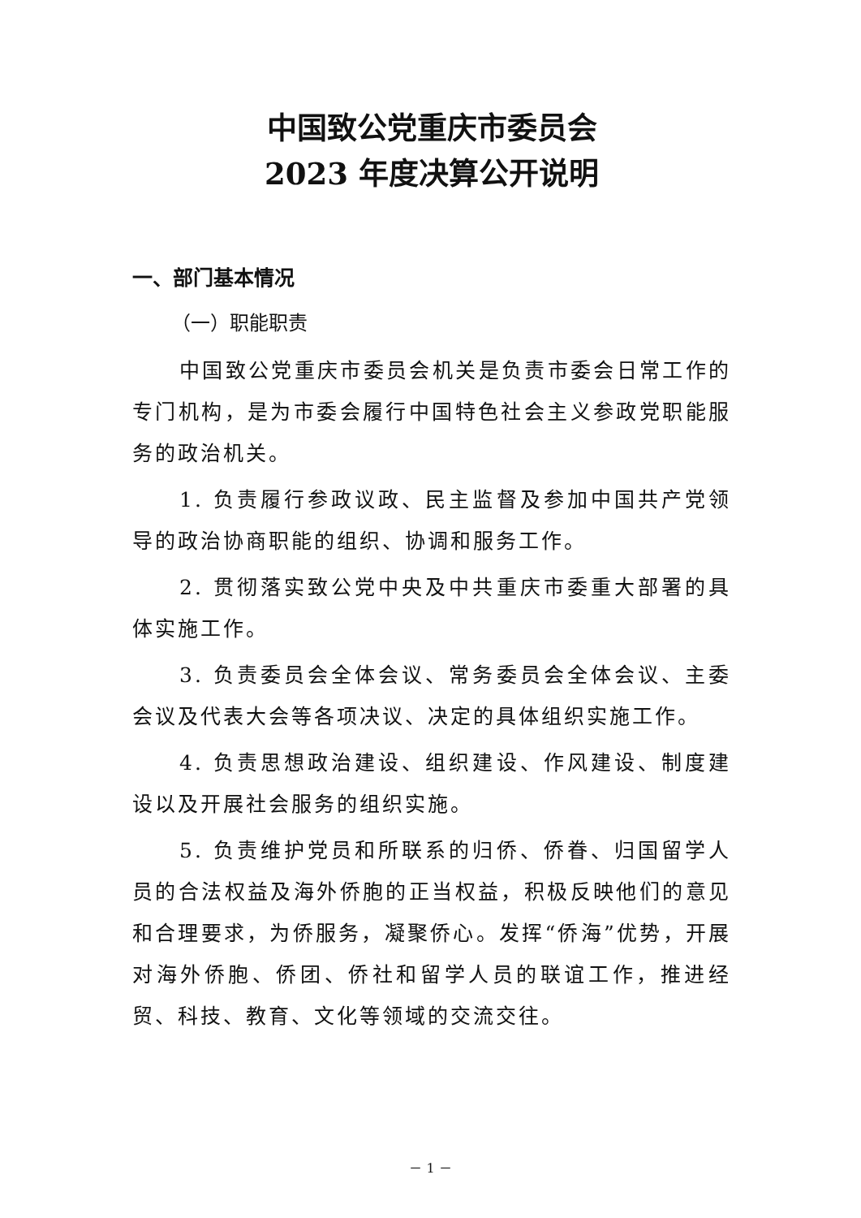中国致公党重庆市委员会
2023 年度决算公开说明
一、部门基本情况
（一）职能职责
中国致公党重庆市委员会机关是负责市委会日常工作的专门机构，是为市委会履行中国特色社会主义参政党职能服务的政治机关。
1. 负责履行参政议政、民主监督及参加中国共产党领导的政治协商职能的组织、协调和服务工作。
2. 贯彻落实致公党中央及中共重庆市委重大部署的具体实施工作。
3. 负责委员会全体会议、常务委员会全体会议、主委会议及代表大会等各项决议、决定的具体组织实施工作。
4. 负责思想政治建设、组织建设、作风建设、制度建设以及开展社会服务的组织实施。
5. 负责维护党员和所联系的归侨、侨眷、归国留学人员的合法权益及海外侨胞的正当权益，积极反映他们的意见和合理要求，为侨服务，凝聚侨心。发挥“侨海”优势，开展对海外侨胞、侨团、侨社和留学人员的联谊工作，推进经贸、科技、教育、文化等领域的交流交往。
－ 1 －